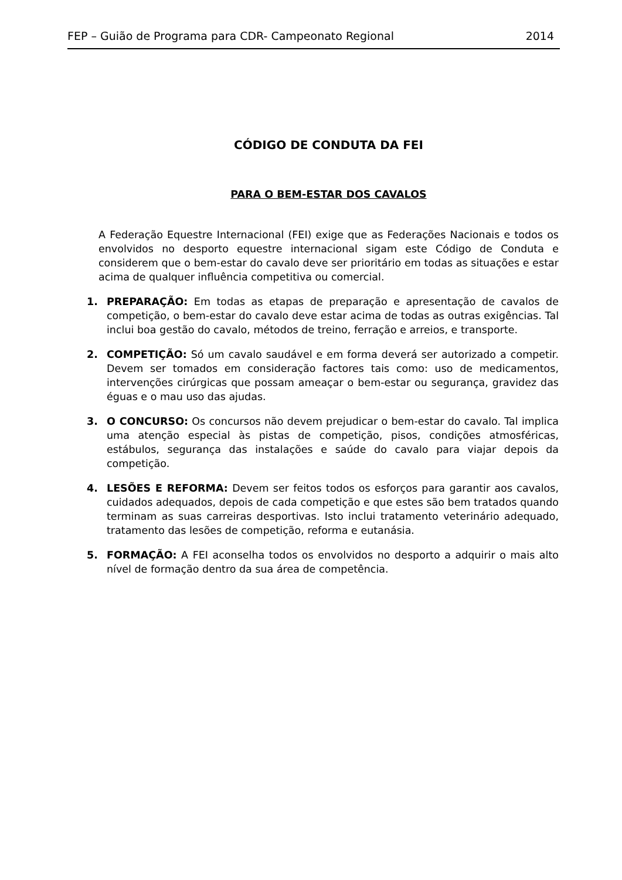FEP – Guião de Programa para CDR- Campeonato Regional 2014
CÓDIGO DE CONDUTA DA FEI
PARA O BEM-ESTAR DOS CAVALOS
A Federação Equestre Internacional (FEI) exige que as Federações Nacionais e todos os envolvidos no desporto equestre internacional sigam este Código de Conduta e considerem que o bem-estar do cavalo deve ser prioritário em todas as situações e estar acima de qualquer influência competitiva ou comercial.
1. PREPARAÇÃO: Em todas as etapas de preparação e apresentação de cavalos de competição, o bem-estar do cavalo deve estar acima de todas as outras exigências. Tal inclui boa gestão do cavalo, métodos de treino, ferração e arreios, e transporte.
2. COMPETIÇÃO: Só um cavalo saudável e em forma deverá ser autorizado a competir. Devem ser tomados em consideração factores tais como: uso de medicamentos, intervenções cirúrgicas que possam ameaçar o bem-estar ou segurança, gravidez das éguas e o mau uso das ajudas.
3. O CONCURSO: Os concursos não devem prejudicar o bem-estar do cavalo. Tal implica uma atenção especial às pistas de competição, pisos, condições atmosféricas, estábulos, segurança das instalações e saúde do cavalo para viajar depois da competição.
4. LESÕES E REFORMA: Devem ser feitos todos os esforços para garantir aos cavalos, cuidados adequados, depois de cada competição e que estes são bem tratados quando terminam as suas carreiras desportivas. Isto inclui tratamento veterinário adequado, tratamento das lesões de competição, reforma e eutanásia.
5. FORMAÇÃO: A FEI aconselha todos os envolvidos no desporto a adquirir o mais alto nível de formação dentro da sua área de competência.